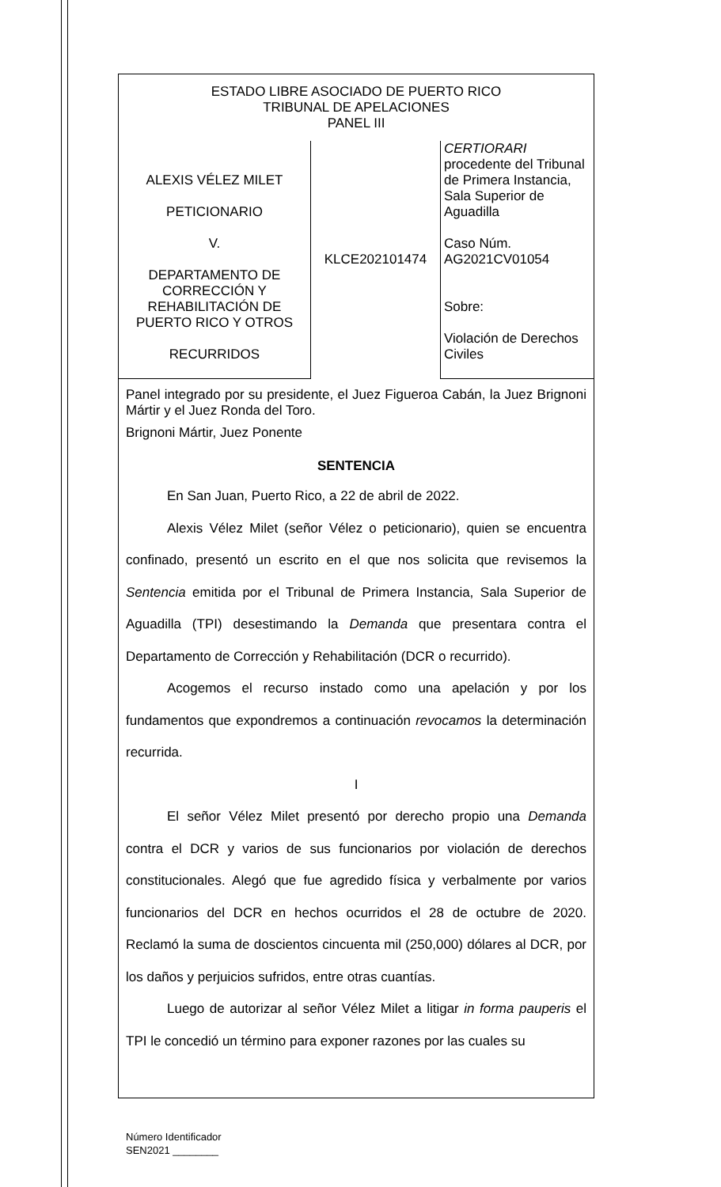ESTADO LIBRE ASOCIADO DE PUERTO RICO
TRIBUNAL DE APELACIONES
PANEL III
| ALEXIS VÉLEZ MILET PETICIONARIO V. DEPARTAMENTO DE CORRECCIÓN Y REHABILITACIÓN DE PUERTO RICO Y OTROS RECURRIDOS | KLCE202101474 | CERTIORARI procedente del Tribunal de Primera Instancia, Sala Superior de Aguadilla Caso Núm. AG2021CV01054 Sobre: Violación de Derechos Civiles |
Panel integrado por su presidente, el Juez Figueroa Cabán, la Juez Brignoni Mártir y el Juez Ronda del Toro.
Brignoni Mártir, Juez Ponente
SENTENCIA
En San Juan, Puerto Rico, a 22 de abril de 2022.
Alexis Vélez Milet (señor Vélez o peticionario), quien se encuentra confinado, presentó un escrito en el que nos solicita que revisemos la Sentencia emitida por el Tribunal de Primera Instancia, Sala Superior de Aguadilla (TPI) desestimando la Demanda que presentara contra el Departamento de Corrección y Rehabilitación (DCR o recurrido).
Acogemos el recurso instado como una apelación y por los fundamentos que expondremos a continuación revocamos la determinación recurrida.
I
El señor Vélez Milet presentó por derecho propio una Demanda contra el DCR y varios de sus funcionarios por violación de derechos constitucionales. Alegó que fue agredido física y verbalmente por varios funcionarios del DCR en hechos ocurridos el 28 de octubre de 2020. Reclamó la suma de doscientos cincuenta mil (250,000) dólares al DCR, por los daños y perjuicios sufridos, entre otras cuantías.
Luego de autorizar al señor Vélez Milet a litigar in forma pauperis el TPI le concedió un término para exponer razones por las cuales su
Número Identificador
SEN2021 ________